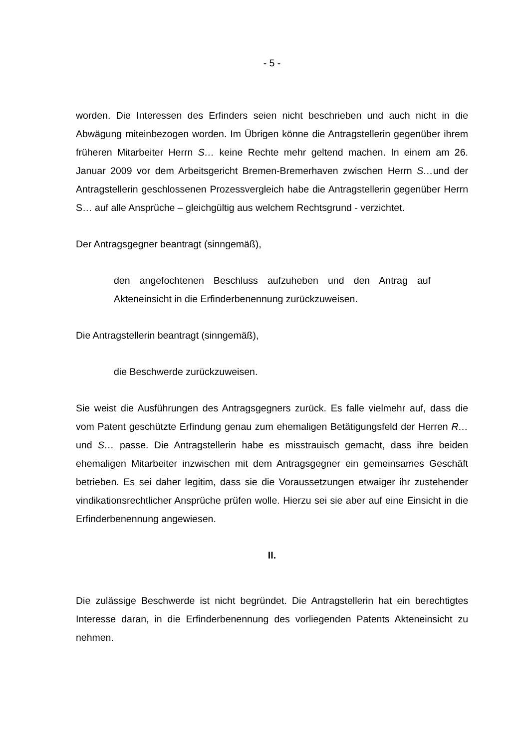- 5 -
worden. Die Interessen des Erfinders seien nicht beschrieben und auch nicht in die Abwägung miteinbezogen worden. Im Übrigen könne die Antragstellerin gegenüber ihrem früheren Mitarbeiter Herrn S… keine Rechte mehr geltend machen. In einem am 26. Januar 2009 vor dem Arbeitsgericht Bremen-Bremerhaven zwischen Herrn S…und der Antragstellerin geschlossenen Prozessvergleich habe die Antragstellerin gegenüber Herrn S… auf alle Ansprüche – gleichgültig aus welchem Rechtsgrund - verzichtet.
Der Antragsgegner beantragt (sinngemäß),
den angefochtenen Beschluss aufzuheben und den Antrag auf Akteneinsicht in die Erfinderbenennung zurückzuweisen.
Die Antragstellerin beantragt (sinngemäß),
die Beschwerde zurückzuweisen.
Sie weist die Ausführungen des Antragsgegners zurück. Es falle vielmehr auf, dass die vom Patent geschützte Erfindung genau zum ehemaligen Betätigungsfeld der Herren R… und S… passe. Die Antragstellerin habe es misstrauisch gemacht, dass ihre beiden ehemaligen Mitarbeiter inzwischen mit dem Antragsgegner ein gemeinsames Geschäft betrieben. Es sei daher legitim, dass sie die Voraussetzungen etwaiger ihr zustehender vindikationsrechtlicher Ansprüche prüfen wolle. Hierzu sei sie aber auf eine Einsicht in die Erfinderbenennung angewiesen.
II.
Die zulässige Beschwerde ist nicht begründet. Die Antragstellerin hat ein berechtigtes Interesse daran, in die Erfinderbenennung des vorliegenden Patents Akteneinsicht zu nehmen.